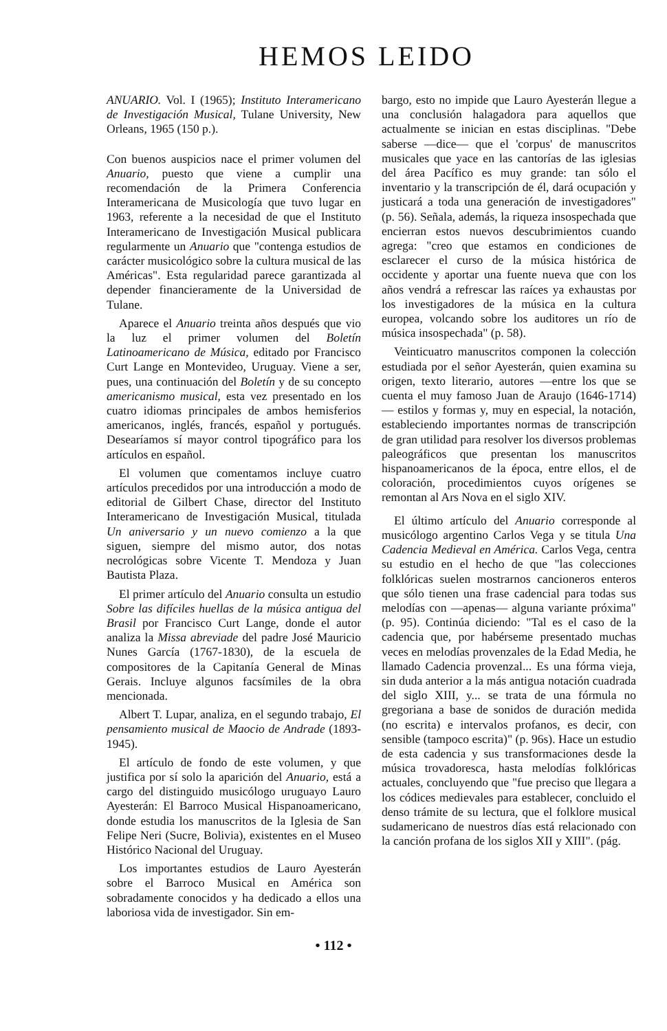HEMOS LEIDO
ANUARIO. Vol. I (1965); Instituto Interamericano de Investigación Musical, Tulane University, New Orleans, 1965 (150 p.).
Con buenos auspicios nace el primer volumen del Anuario, puesto que viene a cumplir una recomendación de la Primera Conferencia Interamericana de Musicología que tuvo lugar en 1963, referente a la necesidad de que el Instituto Interamericano de Investigación Musical publicara regularmente un Anuario que "contenga estudios de carácter musicológico sobre la cultura musical de las Américas". Esta regularidad parece garantizada al depender financieramente de la Universidad de Tulane.
Aparece el Anuario treinta años después que vio la luz el primer volumen del Boletín Latinoamericano de Música, editado por Francisco Curt Lange en Montevideo, Uruguay. Viene a ser, pues, una continuación del Boletín y de su concepto americanismo musical, esta vez presentado en los cuatro idiomas principales de ambos hemisferios americanos, inglés, francés, español y portugués. Desearíamos sí mayor control tipográfico para los artículos en español.
El volumen que comentamos incluye cuatro artículos precedidos por una introducción a modo de editorial de Gilbert Chase, director del Instituto Interamericano de Investigación Musical, titulada Un aniversario y un nuevo comienzo a la que siguen, siempre del mismo autor, dos notas necrológicas sobre Vicente T. Mendoza y Juan Bautista Plaza.
El primer artículo del Anuario consulta un estudio Sobre las difíciles huellas de la música antigua del Brasil por Francisco Curt Lange, donde el autor analiza la Missa abreviade del padre José Mauricio Nunes García (1767-1830), de la escuela de compositores de la Capitanía General de Minas Gerais. Incluye algunos facsímiles de la obra mencionada.
Albert T. Lupar, analiza, en el segundo trabajo, El pensamiento musical de Maocio de Andrade (1893-1945).
El artículo de fondo de este volumen, y que justifica por sí solo la aparición del Anuario, está a cargo del distinguido musicólogo uruguayo Lauro Ayesterán: El Barroco Musical Hispanoamericano, donde estudia los manuscritos de la Iglesia de San Felipe Neri (Sucre, Bolivia), existentes en el Museo Histórico Nacional del Uruguay.
Los importantes estudios de Lauro Ayesterán sobre el Barroco Musical en América son sobradamente conocidos y ha dedicado a ellos una laboriosa vida de investigador. Sin em-
bargo, esto no impide que Lauro Ayesterán llegue a una conclusión halagadora para aquellos que actualmente se inician en estas disciplinas. "Debe saberse —dice— que el 'corpus' de manuscritos musicales que yace en las cantorías de las iglesias del área Pacífico es muy grande: tan sólo el inventario y la transcripción de él, dará ocupación y justicará a toda una generación de investigadores" (p. 56). Señala, además, la riqueza insospechada que encierran estos nuevos descubrimientos cuando agrega: "creo que estamos en condiciones de esclarecer el curso de la música histórica de occidente y aportar una fuente nueva que con los años vendrá a refrescar las raíces ya exhaustas por los investigadores de la música en la cultura europea, volcando sobre los auditores un río de música insospechada" (p. 58).
Veinticuatro manuscritos componen la colección estudiada por el señor Ayesterán, quien examina su origen, texto literario, autores —entre los que se cuenta el muy famoso Juan de Araujo (1646-1714)— estilos y formas y, muy en especial, la notación, estableciendo importantes normas de transcripción de gran utilidad para resolver los diversos problemas paleográficos que presentan los manuscritos hispanoamericanos de la época, entre ellos, el de coloración, procedimientos cuyos orígenes se remontan al Ars Nova en el siglo XIV.
El último artículo del Anuario corresponde al musicólogo argentino Carlos Vega y se titula Una Cadencia Medieval en América. Carlos Vega, centra su estudio en el hecho de que "las colecciones folklóricas suelen mostrarnos cancioneros enteros que sólo tienen una frase cadencial para todas sus melodías con —apenas— alguna variante próxima" (p. 95). Continúa diciendo: "Tal es el caso de la cadencia que, por habérseme presentado muchas veces en melodías provenzales de la Edad Media, he llamado Cadencia provenzal... Es una fórma vieja, sin duda anterior a la más antigua notación cuadrada del siglo XIII, y... se trata de una fórmula no gregoriana a base de sonidos de duración medida (no escrita) e intervalos profanos, es decir, con sensible (tampoco escrita)" (p. 96s). Hace un estudio de esta cadencia y sus transformaciones desde la música trovadoresca, hasta melodías folklóricas actuales, concluyendo que "fue preciso que llegara a los códices medievales para establecer, concluido el denso trámite de su lectura, que el folklore musical sudamericano de nuestros días está relacionado con la canción profana de los siglos XII y XIII". (pág.
• 112 •